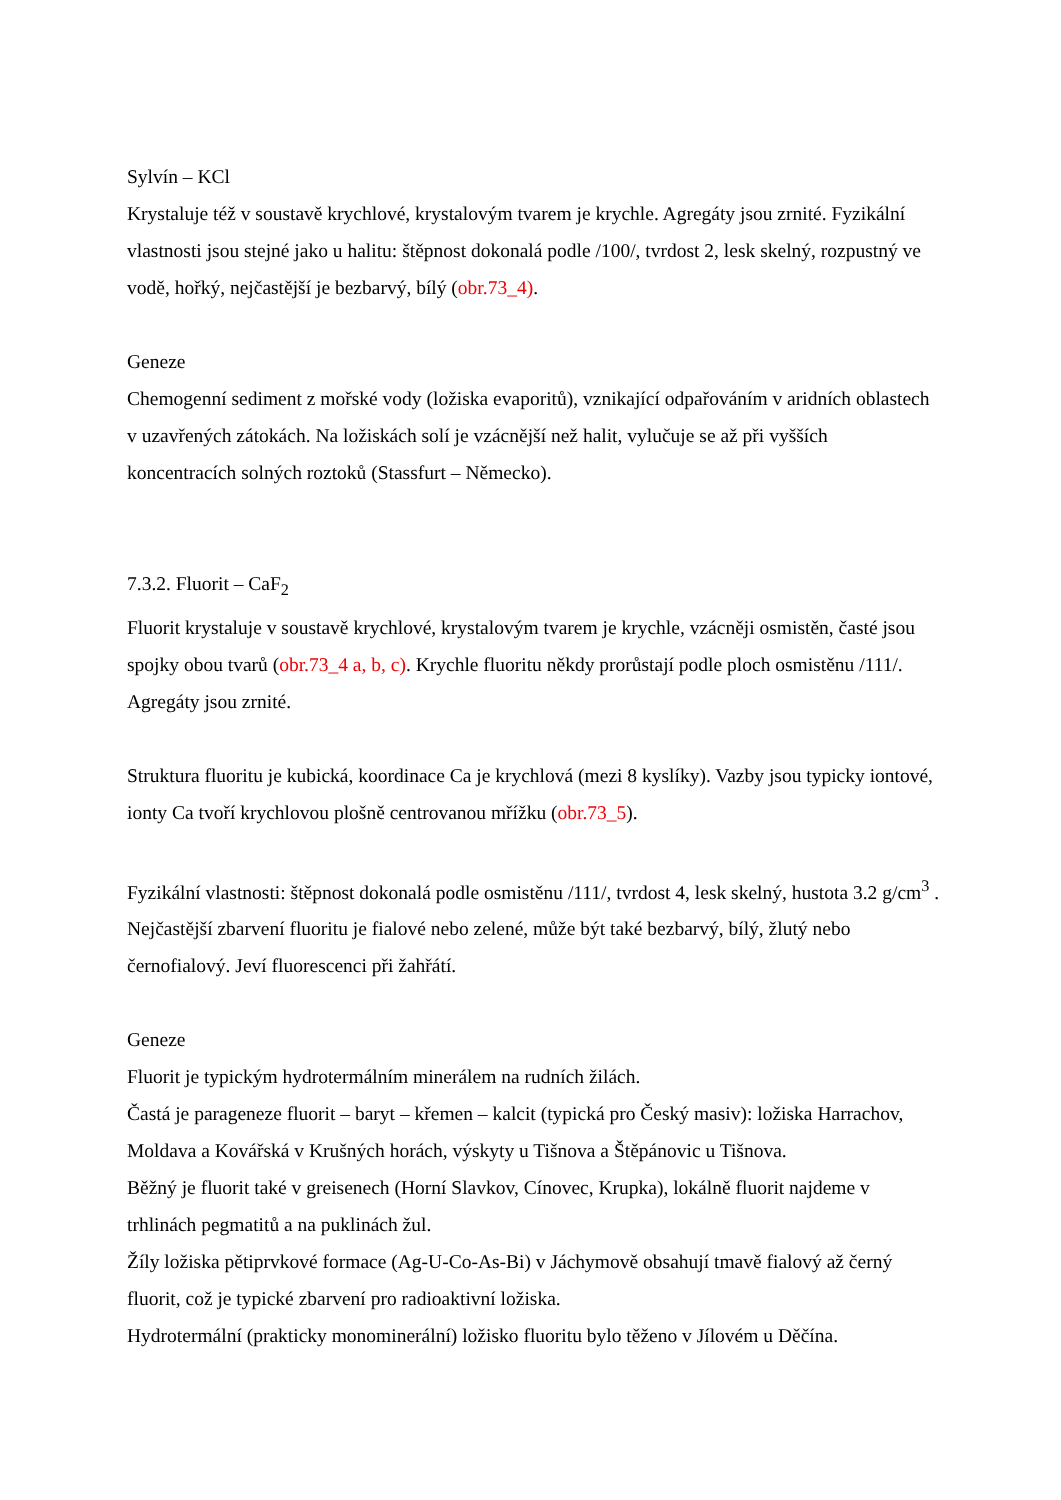Sylvín – KCl
Krystaluje též v soustavě krychlové, krystalovým tvarem je krychle. Agregáty jsou zrnité. Fyzikální vlastnosti jsou stejné jako u halitu: štěpnost dokonalá podle /100/, tvrdost 2, lesk skelný, rozpustný ve vodě, hořký, nejčastější je bezbarvý, bílý (obr.73_4).
Geneze
Chemogenní sediment z mořské vody (ložiska evaporitů), vznikající odpařováním v aridních oblastech v uzavřených zátokách. Na ložiskách solí je vzácnější než halit, vylučuje se až při vyšších koncentracích solných roztoků (Stassfurt – Německo).
7.3.2. Fluorit – CaF<sub>2</sub>
Fluorit krystaluje v soustavě krychlové, krystalovým tvarem je krychle, vzácněji osmistěn, časté jsou spojky obou tvarů (obr.73_4 a, b, c). Krychle fluoritu někdy prorůstají podle ploch osmistěnu /111/. Agregáty jsou zrnité.
Struktura fluoritu je kubická, koordinace Ca je krychlová (mezi 8 kyslíky). Vazby jsou typicky iontové, ionty Ca tvoří krychlovou plošně centrovanou mřížku (obr.73_5).
Fyzikální vlastnosti: štěpnost dokonalá podle osmistěnu /111/, tvrdost 4, lesk skelný, hustota 3.2 g/cm<sup>3</sup> . Nejčastější zbarvení fluoritu je fialové nebo zelené, může být také bezbarvý, bílý, žlutý nebo černofialový. Jeví fluorescenci při žahřátí.
Geneze
Fluorit je typickým hydrotermálním minerálem na rudních žilách.
Častá je parageneze fluorit – baryt – křemen – kalcit (typická pro Český masiv): ložiska Harrachov, Moldava a Kovářská v Krušných horách, výskyty u Tišnova a Štěpánovic u Tišnova.
Běžný je fluorit také v greisenech (Horní Slavkov, Cínovec, Krupka), lokálně fluorit najdeme v trhlinách pegmatitů a na puklinách žul.
Žíly ložiska pětiprvkové formace (Ag-U-Co-As-Bi) v Jáchymově obsahují tmavě fialový až černý fluorit, což je typické zbarvení pro radioaktivní ložiska.
Hydrotermální (prakticky monominerální) ložisko fluoritu bylo těženo v Jílovém u Děčína.